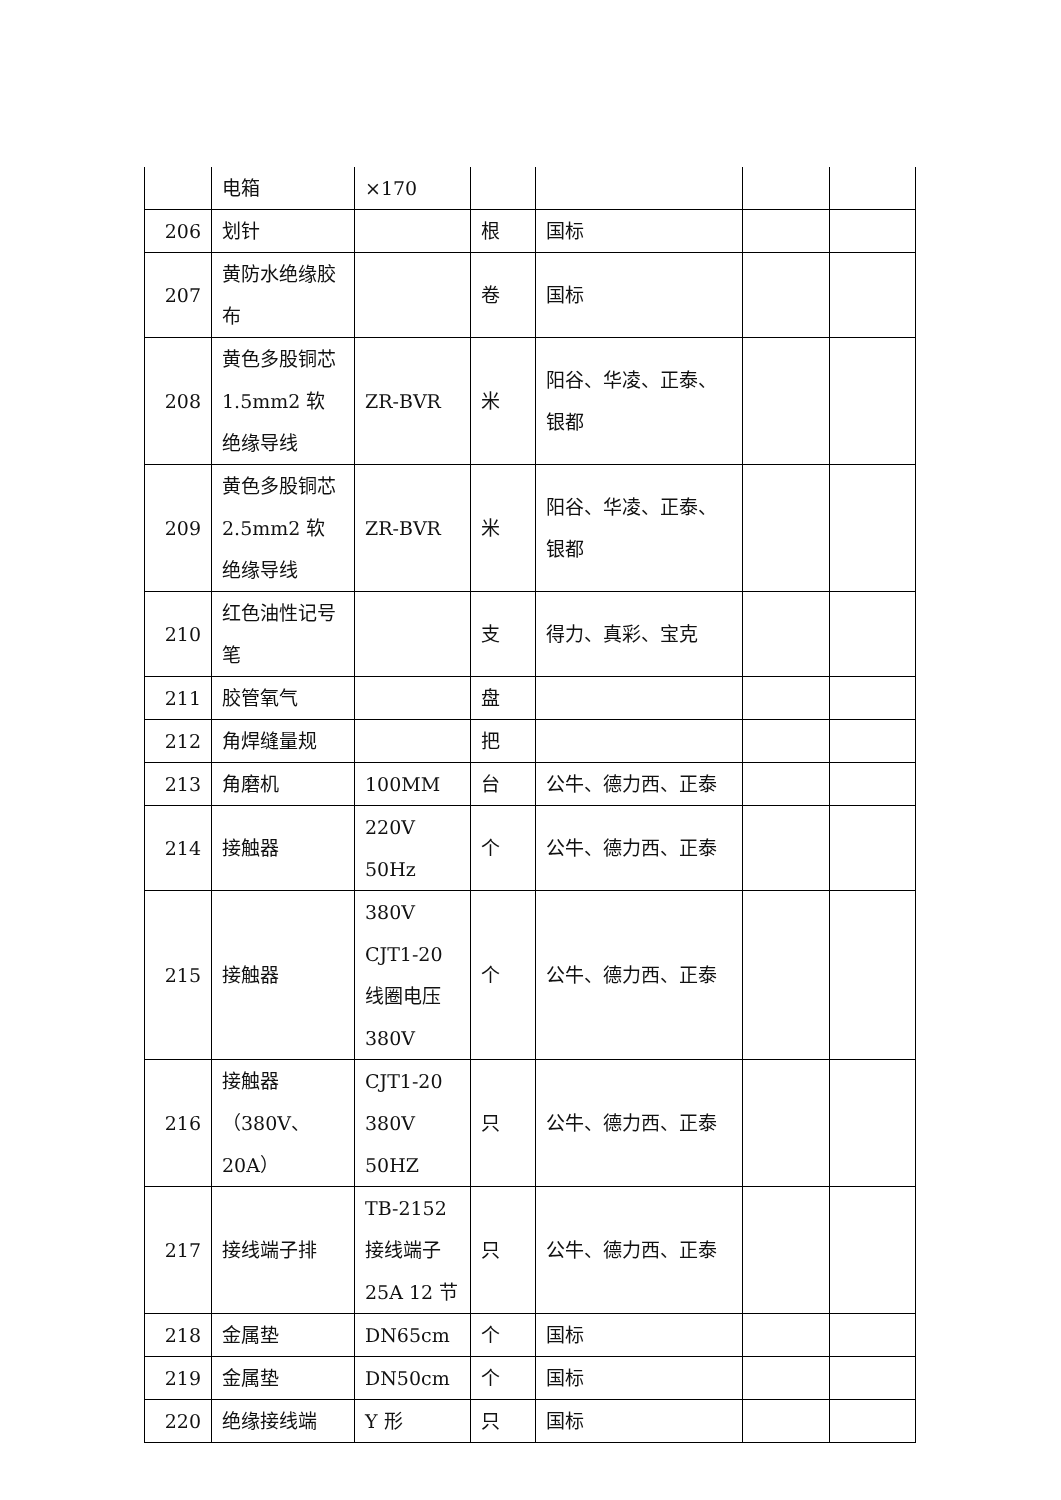| | 电箱 | ×170 | | | | |
| 206 | 划针 | | 根 | 国标 | | |
| 207 | 黄防水绝缘胶布 | | 卷 | 国标 | | |
| 208 | 黄色多股铜芯 1.5mm2 软绝缘导线 | ZR-BVR | 米 | 阳谷、华凌、正泰、银都 | | |
| 209 | 黄色多股铜芯 2.5mm2 软绝缘导线 | ZR-BVR | 米 | 阳谷、华凌、正泰、银都 | | |
| 210 | 红色油性记号笔 | | 支 | 得力、真彩、宝克 | | |
| 211 | 胶管氧气 | | 盘 | | | |
| 212 | 角焊缝量规 | | 把 | | | |
| 213 | 角磨机 | 100MM | 台 | 公牛、德力西、正泰 | | |
| 214 | 接触器 | 220V 50Hz | 个 | 公牛、德力西、正泰 | | |
| 215 | 接触器 | 380V CJT1-20 线圈电压 380V | 个 | 公牛、德力西、正泰 | | |
| 216 | 接触器（380V、20A） | CJT1-20 380V 50HZ | 只 | 公牛、德力西、正泰 | | |
| 217 | 接线端子排 | TB-2152 接线端子 25A 12 节 | 只 | 公牛、德力西、正泰 | | |
| 218 | 金属垫 | DN65cm | 个 | 国标 | | |
| 219 | 金属垫 | DN50cm | 个 | 国标 | | |
| 220 | 绝缘接线端 | Y 形 | 只 | 国标 | | |